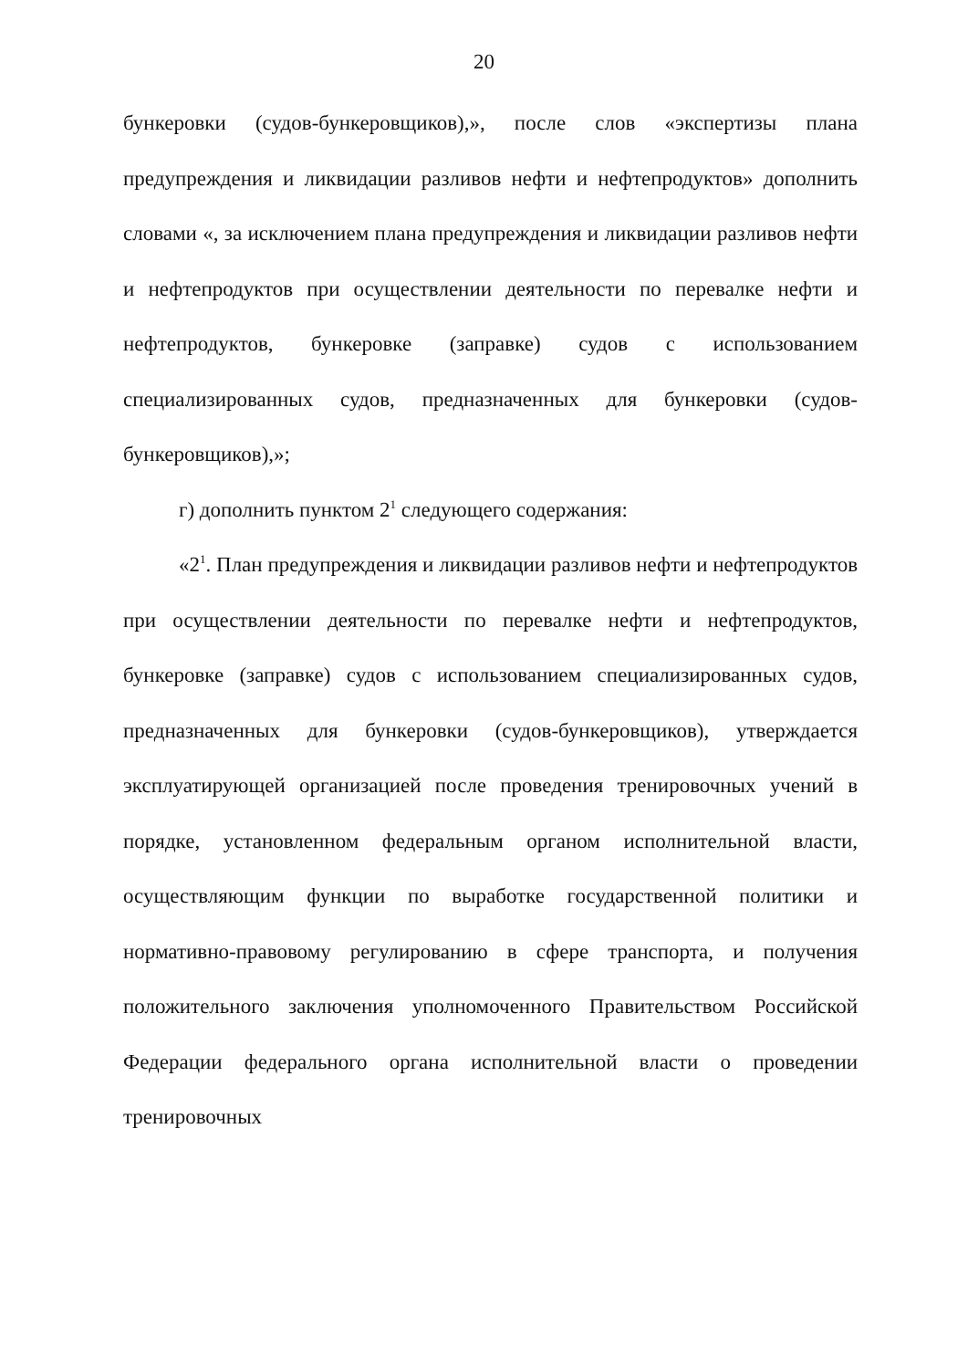20
бункеровки (судов-бункеровщиков),», после слов «экспертизы плана предупреждения и ликвидации разливов нефти и нефтепродуктов» дополнить словами «, за исключением плана предупреждения и ликвидации разливов нефти и нефтепродуктов при осуществлении деятельности по перевалке нефти и нефтепродуктов, бункеровке (заправке) судов с использованием специализированных судов, предназначенных для бункеровки (судов-бункеровщиков),»;
г) дополнить пунктом 2<sup>1</sup> следующего содержания:
«2<sup>1</sup>. План предупреждения и ликвидации разливов нефти и нефтепродуктов при осуществлении деятельности по перевалке нефти и нефтепродуктов, бункеровке (заправке) судов с использованием специализированных судов, предназначенных для бункеровки (судов-бункеровщиков), утверждается эксплуатирующей организацией после проведения тренировочных учений в порядке, установленном федеральным органом исполнительной власти, осуществляющим функции по выработке государственной политики и нормативно-правовому регулированию в сфере транспорта, и получения положительного заключения уполномоченного Правительством Российской Федерации федерального органа исполнительной власти о проведении тренировочных